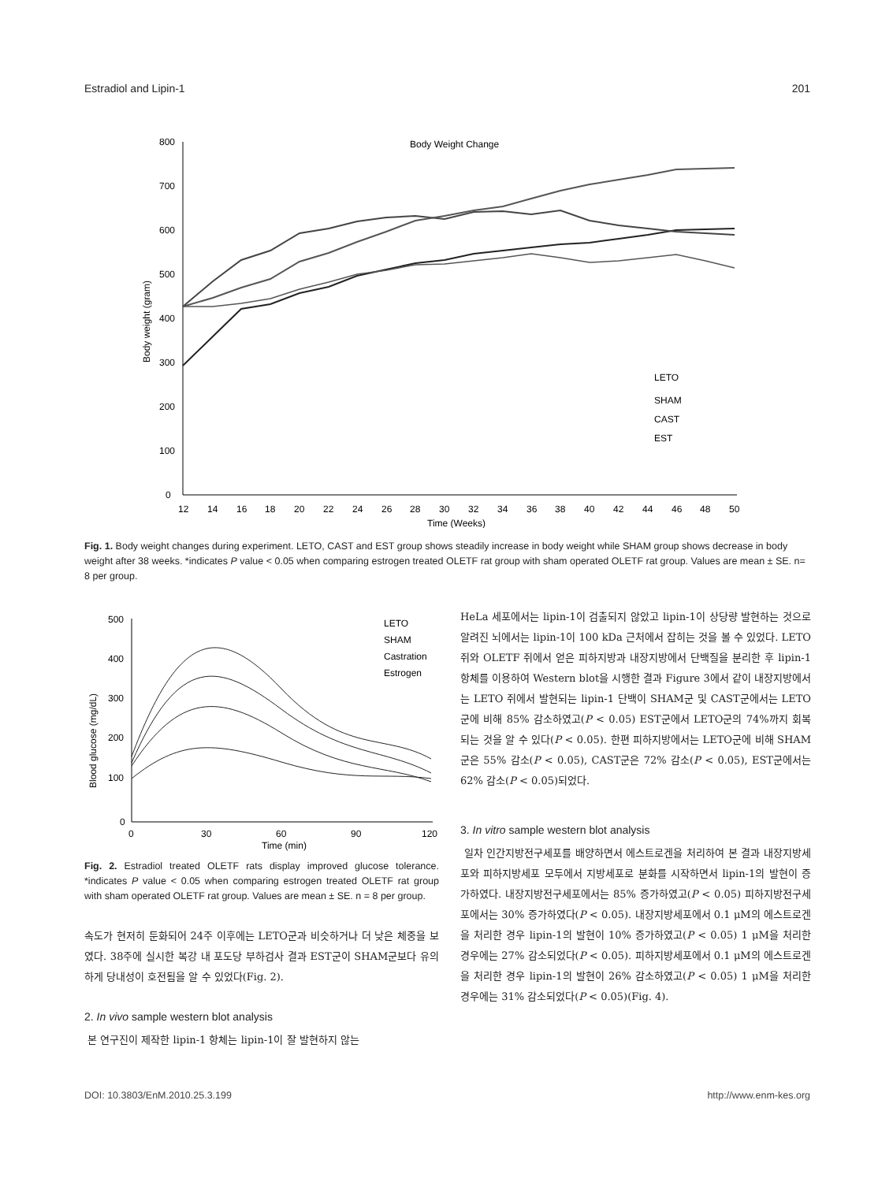Estradiol and Lipin-1 201
Body Weight Change
800
700
600
500
400
300
200
100
0
12
14
16
18
20
22
24
26
28
30
32
34
36
38
40
42
44
46
48
50
Time (Weeks)
Body weight (gram)
LETO
SHAM
CAST
EST
Fig. 1. Body weight changes during experiment. LETO, CAST and EST group shows steadily increase in body weight while SHAM group shows decrease in body weight after 38 weeks. *indicates P value < 0.05 when comparing estrogen treated OLETF rat group with sham operated OLETF rat group. Values are mean ± SE. n= 8 per group.
500
400
300
200
100
0
0
30
60
90
120
Time (min)
Blood glucose (mg/dL)
LETO
SHAM
Castration
Estrogen
Fig. 2. Estradiol treated OLETF rats display improved glucose tolerance. *indicates P value < 0.05 when comparing estrogen treated OLETF rat group with sham operated OLETF rat group. Values are mean ± SE. n = 8 per group.
속도가 현저히 둔화되어 24주 이후에는 LETO군과 비슷하거나 더 낮은 체중을 보였다. 38주에 실시한 복강 내 포도당 부하검사 결과 EST군이 SHAM군보다 유의하게 당내성이 호전됨을 알 수 있었다(Fig. 2).
2. In vivo sample western blot analysis
본 연구진이 제작한 lipin-1 항체는 lipin-1이 잘 발현하지 않는
HeLa 세포에서는 lipin-1이 검출되지 않았고 lipin-1이 상당량 발현하는 것으로 알려진 뇌에서는 lipin-1이 100 kDa 근처에서 잡히는 것을 볼 수 있었다. LETO 쥐와 OLETF 쥐에서 얻은 피하지방과 내장지방에서 단백질을 분리한 후 lipin-1 항체를 이용하여 Western blot을 시행한 결과 Figure 3에서 같이 내장지방에서는 LETO 쥐에서 발현되는 lipin-1 단백이 SHAM군 및 CAST군에서는 LETO군에 비해 85% 감소하였고(P < 0.05) EST군에서 LETO군의 74%까지 회복되는 것을 알 수 있다(P < 0.05). 한편 피하지방에서는 LETO군에 비해 SHAM군은 55% 감소(P < 0.05), CAST군은 72% 감소(P < 0.05), EST군에서는 62% 감소(P < 0.05)되었다.
3. In vitro sample western blot analysis
일차 인간지방전구세포를 배양하면서 에스트로겐을 처리하여 본 결과 내장지방세포와 피하지방세포 모두에서 지방세포로 분화를 시작하면서 lipin-1의 발현이 증가하였다. 내장지방전구세포에서는 85% 증가하였고(P < 0.05) 피하지방전구세포에서는 30% 증가하였다(P < 0.05). 내장지방세포에서 0.1 μM의 에스트로겐을 처리한 경우 lipin-1의 발현이 10% 증가하였고(P < 0.05) 1 μM을 처리한 경우에는 27% 감소되었다(P < 0.05). 피하지방세포에서 0.1 μM의 에스트로겐을 처리한 경우 lipin-1의 발현이 26% 감소하였고(P < 0.05) 1 μM을 처리한 경우에는 31% 감소되었다(P < 0.05)(Fig. 4).
DOI: 10.3803/EnM.2010.25.3.199 http://www.enm-kes.org